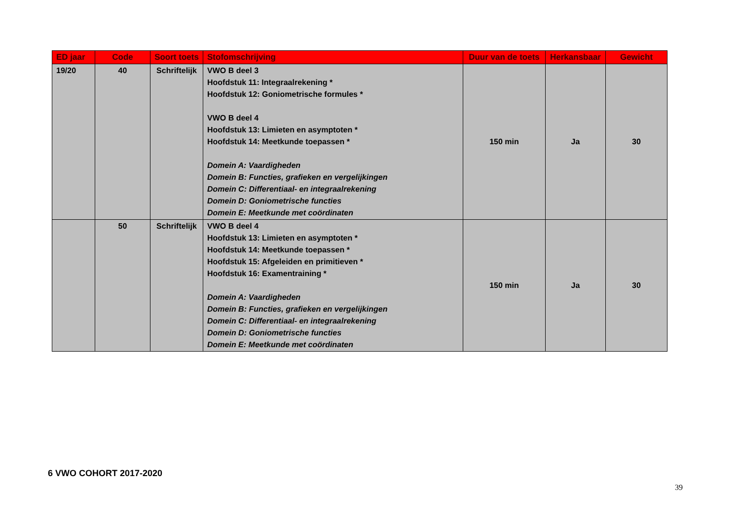| ED jaar | Code | Soort toets | Stofomschrijving | Duur van de toets | Herkansbaar | Gewicht |
| --- | --- | --- | --- | --- | --- | --- |
| 19/20 | 40 | Schriftelijk | VWO B deel 3 Hoofdstuk 11: Integraalrekening * Hoofdstuk 12: Goniometrische formules * VWO B deel 4 Hoofdstuk 13: Limieten en asymptoten * Hoofdstuk 14: Meetkunde toepassen * Domein A: Vaardigheden Domein B: Functies, grafieken en vergelijkingen Domein C: Differentiaal- en integraalrekening Domein D: Goniometrische functies Domein E: Meetkunde met coördinaten | 150 min | Ja | 30 |
| | 50 | Schriftelijk | VWO B deel 4 Hoofdstuk 13: Limieten en asymptoten * Hoofdstuk 14: Meetkunde toepassen * Hoofdstuk 15: Afgeleiden en primitieven * Hoofdstuk 16: Examentraining * Domein A: Vaardigheden Domein B: Functies, grafieken en vergelijkingen Domein C: Differentiaal- en integraalrekening Domein D: Goniometrische functies Domein E: Meetkunde met coördinaten | 150 min | Ja | 30 |
6 VWO COHORT 2017-2020
39